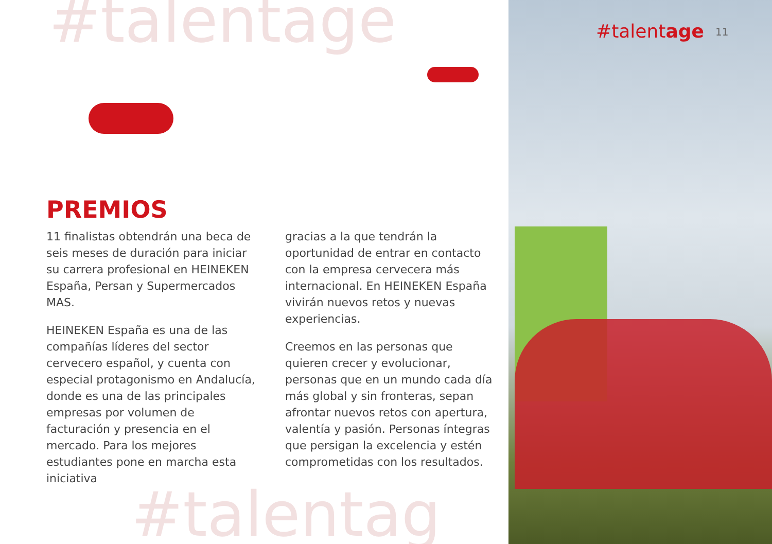#talentage
#talentag
#talentage 11
PREMIOS
11 finalistas obtendrán una beca de seis meses de duración para iniciar su carrera profesional en HEINEKEN España, Persan y Supermercados MAS.
HEINEKEN España es una de las compañías líderes del sector cervecero español, y cuenta con especial protagonismo en Andalucía, donde es una de las principales empresas por volumen de facturación y presencia en el mercado. Para los mejores estudiantes pone en marcha esta iniciativa
gracias a la que tendrán la oportunidad de entrar en contacto con la empresa cervecera más internacional. En HEINEKEN España vivirán nuevos retos y nuevas experiencias.
Creemos en las personas que quieren crecer y evolucionar, personas que en un mundo cada día más global y sin fronteras, sepan afrontar nuevos retos con apertura, valentía y pasión. Personas íntegras que persigan la excelencia y estén comprometidas con los resultados.